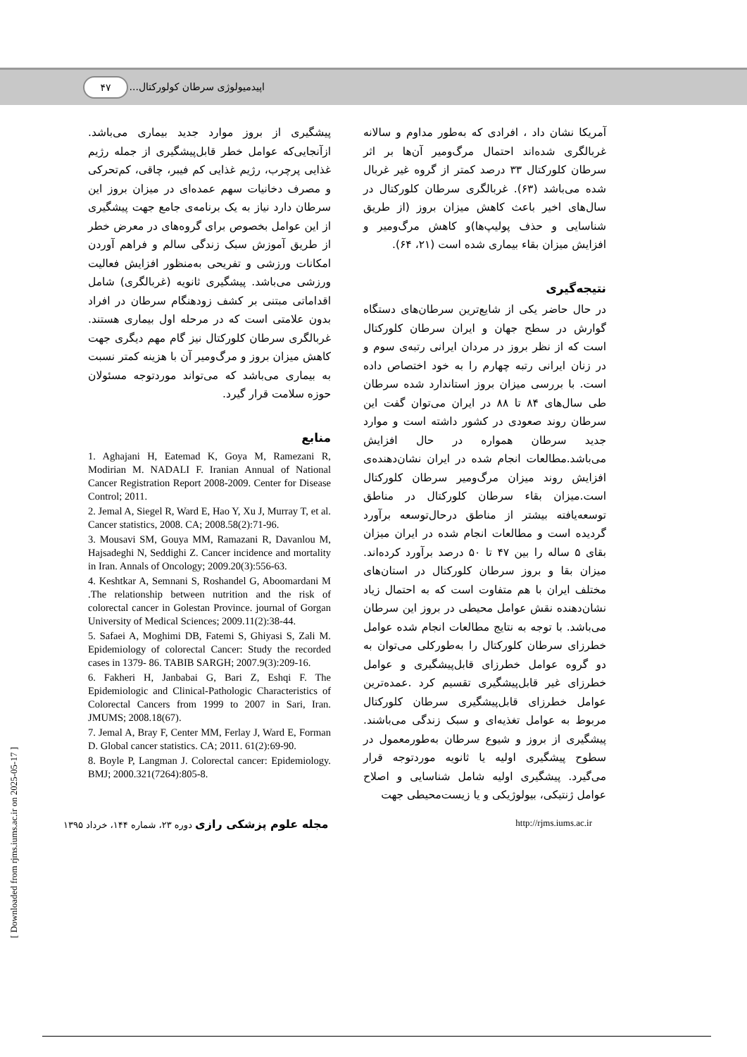اپیدمیولوژی سرطان کولورکتال... ۴۷
آمریکا نشان داد ، افرادی که به‌طور مداوم و سالانه غربالگری شده‌اند احتمال مرگ‌ومیر آن‌ها بر اثر سرطان کلورکتال ۳۳ درصد کمتر از گروه غیر غربال شده می‌باشد (۶۳). غربالگری سرطان کلورکتال در سال‌های اخیر باعث کاهش میزان بروز (از طریق شناسایی و حذف پولیپ‌ها)و کاهش مرگ‌ومیر و افزایش میزان بقاء بیماری شده است (۲۱، ۶۴).
نتیجه‌گیری
در حال حاضر یکی از شایع‌ترین سرطان‌های دستگاه گوارش در سطح جهان و ایران سرطان کلورکتال است که از نظر بروز در مردان ایرانی رتبه‌ی سوم و در زنان ایرانی رتبه چهارم را به خود اختصاص داده است. با بررسی میزان بروز استاندارد شده سرطان طی سال‌های ۸۴ تا ۸۸ در ایران می‌توان گفت این سرطان روند صعودی در کشور داشته است و موارد جدید سرطان همواره در حال افزایش می‌باشد.مطالعات انجام شده در ایران نشان‌دهنده‌ی افزایش روند میزان مرگ‌ومیر سرطان کلورکتال است.میزان بقاء سرطان کلورکتال در مناطق توسعه‌یافته بیشتر از مناطق درحال‌توسعه برآورد گردیده است و مطالعات انجام شده در ایران میزان بقای ۵ ساله را بین ۴۷ تا ۵۰ درصد برآورد کرده‌اند. میزان بقا و بروز سرطان کلورکتال در استان‌های مختلف ایران با هم متفاوت است که به احتمال زیاد نشان‌دهنده نقش عوامل محیطی در بروز این سرطان می‌باشد. با توجه به نتایج مطالعات انجام شده عوامل خطرزای سرطان کلورکتال را به‌طورکلی می‌توان به دو گروه عوامل خطرزای قابل‌پیشگیری و عوامل خطرزای غیر قابل‌پیشگیری تقسیم کرد .عمده‌ترین عوامل خطرزای قابل‌پیشگیری سرطان کلورکتال مربوط به عوامل تغذیه‌ای و سبک زندگی می‌باشند. پیشگیری از بروز و شیوع سرطان به‌طورمعمول در سطوح پیشگیری اولیه یا ثانویه موردتوجه قرار می‌گیرد. پیشگیری اولیه شامل شناسایی و اصلاح عوامل ژنتیکی، بیولوژیکی و یا زیست‌محیطی جهت
پیشگیری از بروز موارد جدید بیماری می‌باشد. ازآنجایی‌که عوامل خطر قابل‌پیشگیری از جمله رژیم غذایی پرچرب، رژیم غذایی کم فیبر، چاقی، کم‌تحرکی و مصرف دخانیات سهم عمده‌ای در میزان بروز این سرطان دارد نیاز به یک برنامه‌ی جامع جهت پیشگیری از این عوامل بخصوص برای گروه‌های در معرض خطر از طریق آموزش سبک زندگی سالم و فراهم آوردن امکانات ورزشی و تفریحی به‌منظور افزایش فعالیت ورزشی می‌باشد. پیشگیری ثانویه (غربالگری) شامل اقداماتی مبتنی بر کشف زودهنگام سرطان در افراد بدون علامتی است که در مرحله اول بیماری هستند. غربالگری سرطان کلورکتال نیز گام مهم دیگری جهت کاهش میزان بروز و مرگ‌ومیر آن با هزینه کمتر نسبت به بیماری می‌باشد که می‌تواند موردتوجه مسئولان حوزه سلامت قرار گیرد.
منابع
1. Aghajani H, Eatemad K, Goya M, Ramezani R, Modirian M. NADALI F. Iranian Annual of National Cancer Registration Report 2008-2009. Center for Disease Control; 2011.
2. Jemal A, Siegel R, Ward E, Hao Y, Xu J, Murray T, et al. Cancer statistics, 2008. CA; 2008.58(2):71-96.
3. Mousavi SM, Gouya MM, Ramazani R, Davanlou M, Hajsadeghi N, Seddighi Z. Cancer incidence and mortality in Iran. Annals of Oncology; 2009.20(3):556-63.
4. Keshtkar A, Semnani S, Roshandel G, Aboomardani M .The relationship between nutrition and the risk of colorectal cancer in Golestan Province. journal of Gorgan University of Medical Sciences; 2009.11(2):38-44.
5. Safaei A, Moghimi DB, Fatemi S, Ghiyasi S, Zali M. Epidemiology of colorectal Cancer: Study the recorded cases in 1379- 86. TABIB SARGH; 2007.9(3):209-16.
6. Fakheri H, Janbabai G, Bari Z, Eshqi F. The Epidemiologic and Clinical-Pathologic Characteristics of Colorectal Cancers from 1999 to 2007 in Sari, Iran. JMUMS; 2008.18(67).
7. Jemal A, Bray F, Center MM, Ferlay J, Ward E, Forman D. Global cancer statistics. CA; 2011. 61(2):69-90.
8. Boyle P, Langman J. Colorectal cancer: Epidemiology. BMJ; 2000.321(7264):805-8.
مجله علوم پزشکی رازی دوره ۲۳، شماره ۱۴۴، خرداد ۱۳۹۵ http://rjms.iums.ac.ir
[ Downloaded from rjms.iums.ac.ir on 2025-05-17 ]